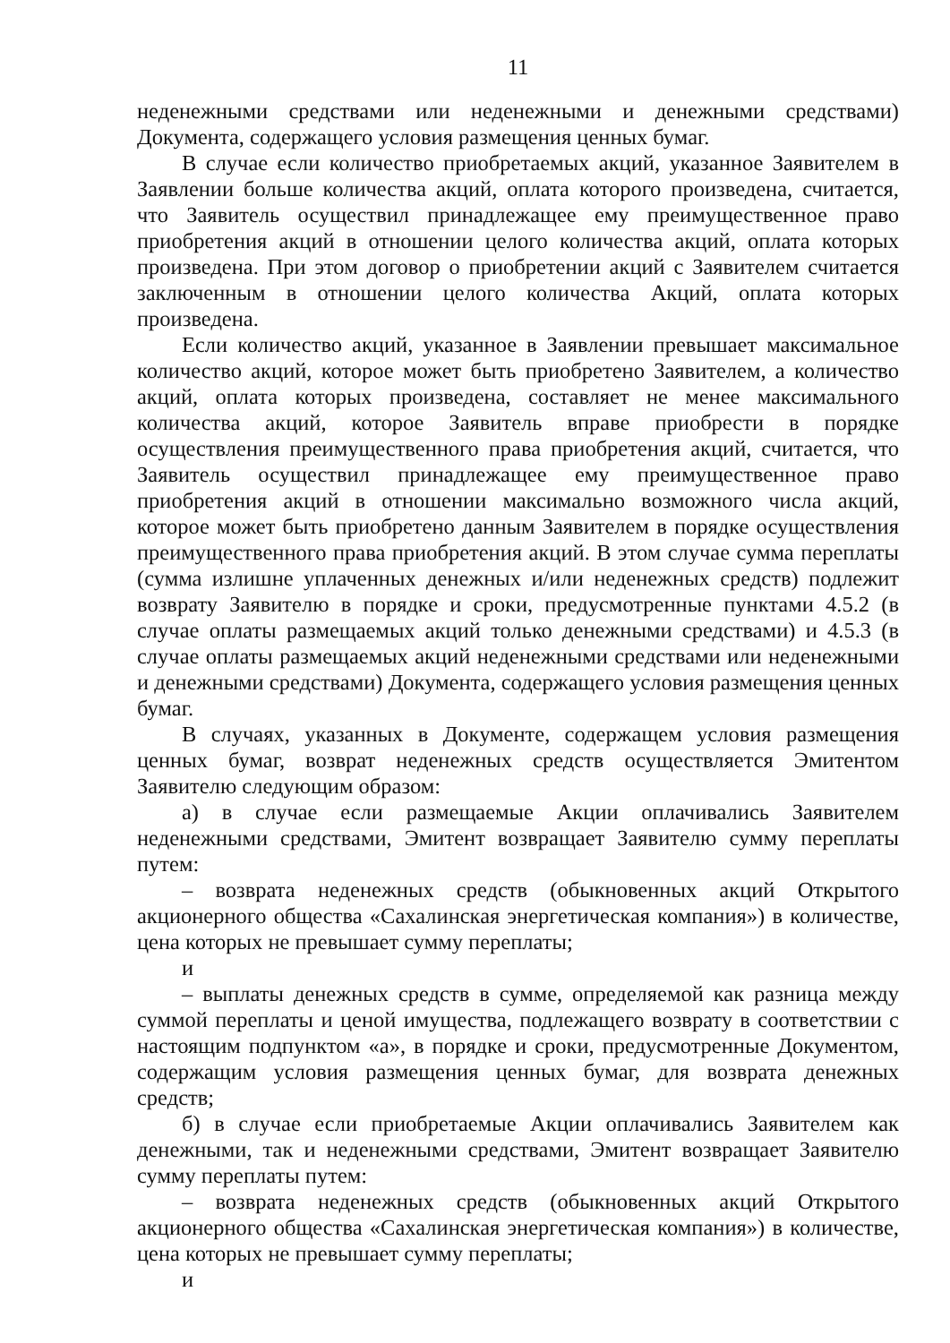11
неденежными средствами или неденежными и денежными средствами) Документа, содержащего условия размещения ценных бумаг.
В случае если количество приобретаемых акций, указанное Заявителем в Заявлении больше количества акций, оплата которого произведена, считается, что Заявитель осуществил принадлежащее ему преимущественное право приобретения акций в отношении целого количества акций, оплата которых произведена. При этом договор о приобретении акций с Заявителем считается заключенным в отношении целого количества Акций, оплата которых произведена.
Если количество акций, указанное в Заявлении превышает максимальное количество акций, которое может быть приобретено Заявителем, а количество акций, оплата которых произведена, составляет не менее максимального количества акций, которое Заявитель вправе приобрести в порядке осуществления преимущественного права приобретения акций, считается, что Заявитель осуществил принадлежащее ему преимущественное право приобретения акций в отношении максимально возможного числа акций, которое может быть приобретено данным Заявителем в порядке осуществления преимущественного права приобретения акций. В этом случае сумма переплаты (сумма излишне уплаченных денежных и/или неденежных средств) подлежит возврату Заявителю в порядке и сроки, предусмотренные пунктами 4.5.2 (в случае оплаты размещаемых акций только денежными средствами) и 4.5.3 (в случае оплаты размещаемых акций неденежными средствами или неденежными и денежными средствами) Документа, содержащего условия размещения ценных бумаг.
В случаях, указанных в Документе, содержащем условия размещения ценных бумаг, возврат неденежных средств осуществляется Эмитентом Заявителю следующим образом:
а) в случае если размещаемые Акции оплачивались Заявителем неденежными средствами, Эмитент возвращает Заявителю сумму переплаты путем:
– возврата неденежных средств (обыкновенных акций Открытого акционерного общества «Сахалинская энергетическая компания») в количестве, цена которых не превышает сумму переплаты;
и
– выплаты денежных средств в сумме, определяемой как разница между суммой переплаты и ценой имущества, подлежащего возврату в соответствии с настоящим подпунктом «а», в порядке и сроки, предусмотренные Документом, содержащим условия размещения ценных бумаг, для возврата денежных средств;
б) в случае если приобретаемые Акции оплачивались Заявителем как денежными, так и неденежными средствами, Эмитент возвращает Заявителю сумму переплаты путем:
– возврата неденежных средств (обыкновенных акций Открытого акционерного общества «Сахалинская энергетическая компания») в количестве, цена которых не превышает сумму переплаты;
и